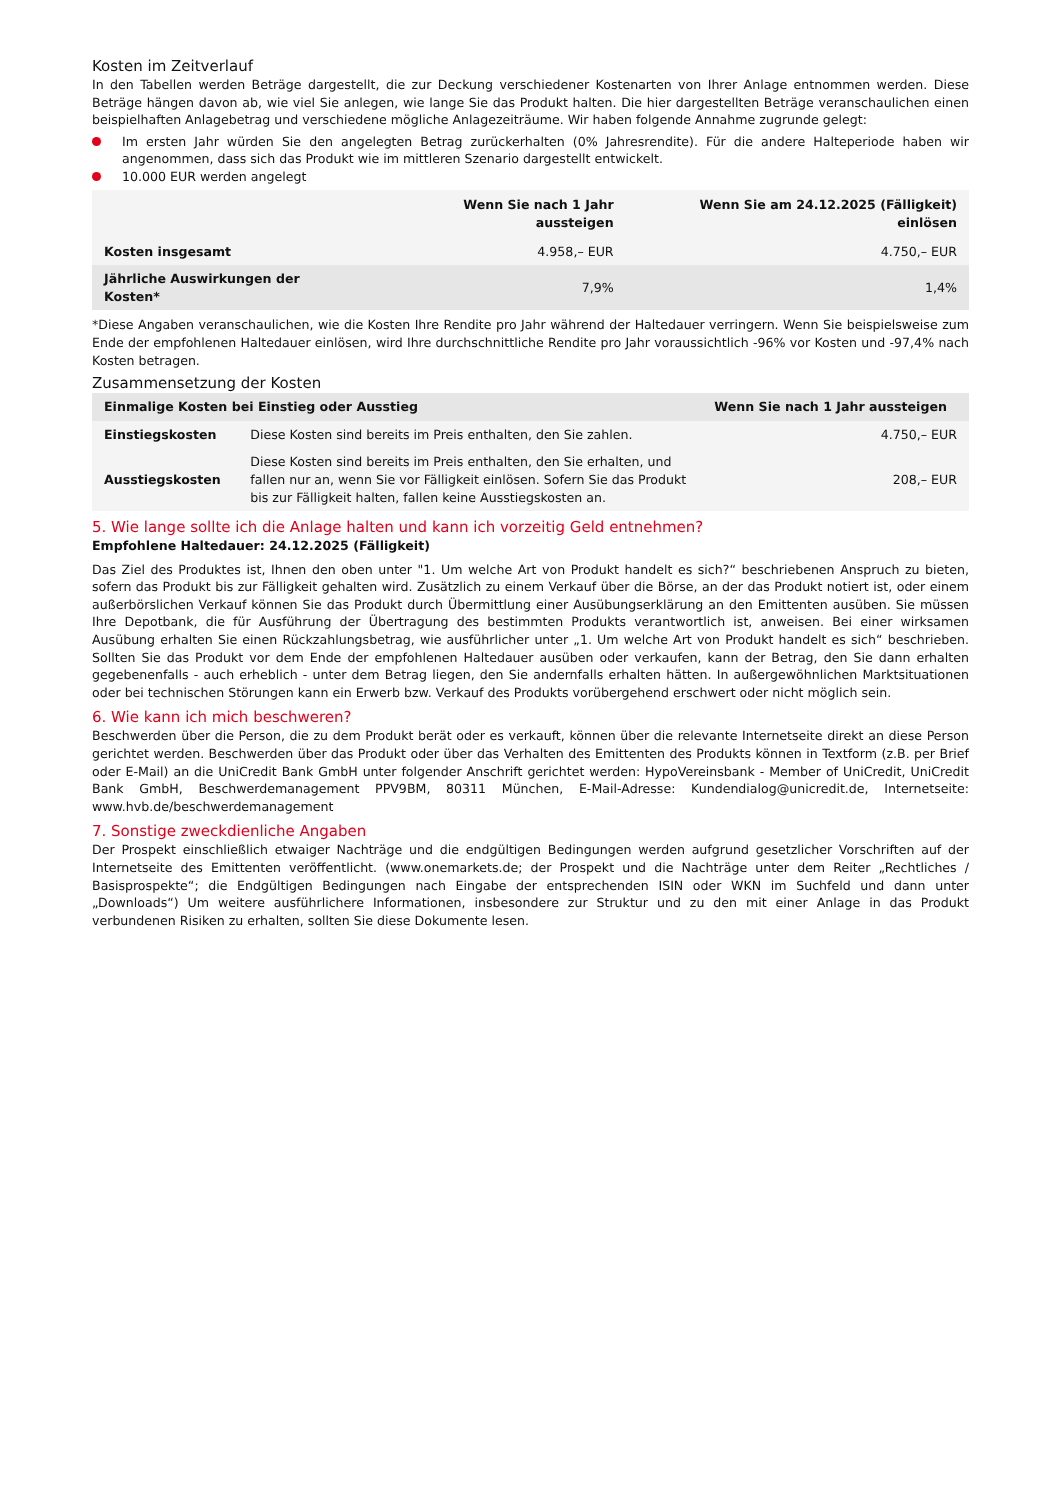Kosten im Zeitverlauf
In den Tabellen werden Beträge dargestellt, die zur Deckung verschiedener Kostenarten von Ihrer Anlage entnommen werden. Diese Beträge hängen davon ab, wie viel Sie anlegen, wie lange Sie das Produkt halten. Die hier dargestellten Beträge veranschaulichen einen beispielhaften Anlagebetrag und verschiedene mögliche Anlagezeiträume. Wir haben folgende Annahme zugrunde gelegt:
Im ersten Jahr würden Sie den angelegten Betrag zurückerhalten (0% Jahresrendite). Für die andere Halteperiode haben wir angenommen, dass sich das Produkt wie im mittleren Szenario dargestellt entwickelt.
10.000 EUR werden angelegt
| | Wenn Sie nach 1 Jahr aussteigen | Wenn Sie am 24.12.2025 (Fälligkeit) einlösen |
| --- | --- | --- |
| Kosten insgesamt | 4.958,– EUR | 4.750,– EUR |
| Jährliche Auswirkungen der Kosten* | 7,9% | 1,4% |
*Diese Angaben veranschaulichen, wie die Kosten Ihre Rendite pro Jahr während der Haltedauer verringern. Wenn Sie beispielsweise zum Ende der empfohlenen Haltedauer einlösen, wird Ihre durchschnittliche Rendite pro Jahr voraussichtlich -96% vor Kosten und -97,4% nach Kosten betragen.
Zusammensetzung der Kosten
| Einmalige Kosten bei Einstieg oder Ausstieg | | Wenn Sie nach 1 Jahr aussteigen |
| --- | --- | --- |
| Einstiegskosten | Diese Kosten sind bereits im Preis enthalten, den Sie zahlen. | 4.750,– EUR |
| Ausstiegskosten | Diese Kosten sind bereits im Preis enthalten, den Sie erhalten, und fallen nur an, wenn Sie vor Fälligkeit einlösen. Sofern Sie das Produkt bis zur Fälligkeit halten, fallen keine Ausstiegskosten an. | 208,– EUR |
5. Wie lange sollte ich die Anlage halten und kann ich vorzeitig Geld entnehmen?
Empfohlene Haltedauer: 24.12.2025 (Fälligkeit)
Das Ziel des Produktes ist, Ihnen den oben unter "1. Um welche Art von Produkt handelt es sich?“ beschriebenen Anspruch zu bieten, sofern das Produkt bis zur Fälligkeit gehalten wird. Zusätzlich zu einem Verkauf über die Börse, an der das Produkt notiert ist, oder einem außerbörslichen Verkauf können Sie das Produkt durch Übermittlung einer Ausübungserklärung an den Emittenten ausüben. Sie müssen Ihre Depotbank, die für Ausführung der Übertragung des bestimmten Produkts verantwortlich ist, anweisen. Bei einer wirksamen Ausübung erhalten Sie einen Rückzahlungsbetrag, wie ausführlicher unter „1. Um welche Art von Produkt handelt es sich“ beschrieben. Sollten Sie das Produkt vor dem Ende der empfohlenen Haltedauer ausüben oder verkaufen, kann der Betrag, den Sie dann erhalten gegebenenfalls - auch erheblich - unter dem Betrag liegen, den Sie andernfalls erhalten hätten. In außergewöhnlichen Marktsituationen oder bei technischen Störungen kann ein Erwerb bzw. Verkauf des Produkts vorübergehend erschwert oder nicht möglich sein.
6. Wie kann ich mich beschweren?
Beschwerden über die Person, die zu dem Produkt berät oder es verkauft, können über die relevante Internetseite direkt an diese Person gerichtet werden. Beschwerden über das Produkt oder über das Verhalten des Emittenten des Produkts können in Textform (z.B. per Brief oder E-Mail) an die UniCredit Bank GmbH unter folgender Anschrift gerichtet werden: HypoVereinsbank - Member of UniCredit, UniCredit Bank GmbH, Beschwerdemanagement PPV9BM, 80311 München, E-Mail-Adresse: Kundendialog@unicredit.de, Internetseite: www.hvb.de/beschwerdemanagement
7. Sonstige zweckdienliche Angaben
Der Prospekt einschließlich etwaiger Nachträge und die endgültigen Bedingungen werden aufgrund gesetzlicher Vorschriften auf der Internetseite des Emittenten veröffentlicht. (www.onemarkets.de; der Prospekt und die Nachträge unter dem Reiter „Rechtliches / Basisprospekte“; die Endgültigen Bedingungen nach Eingabe der entsprechenden ISIN oder WKN im Suchfeld und dann unter „Downloads“) Um weitere ausführlichere Informationen, insbesondere zur Struktur und zu den mit einer Anlage in das Produkt verbundenen Risiken zu erhalten, sollten Sie diese Dokumente lesen.